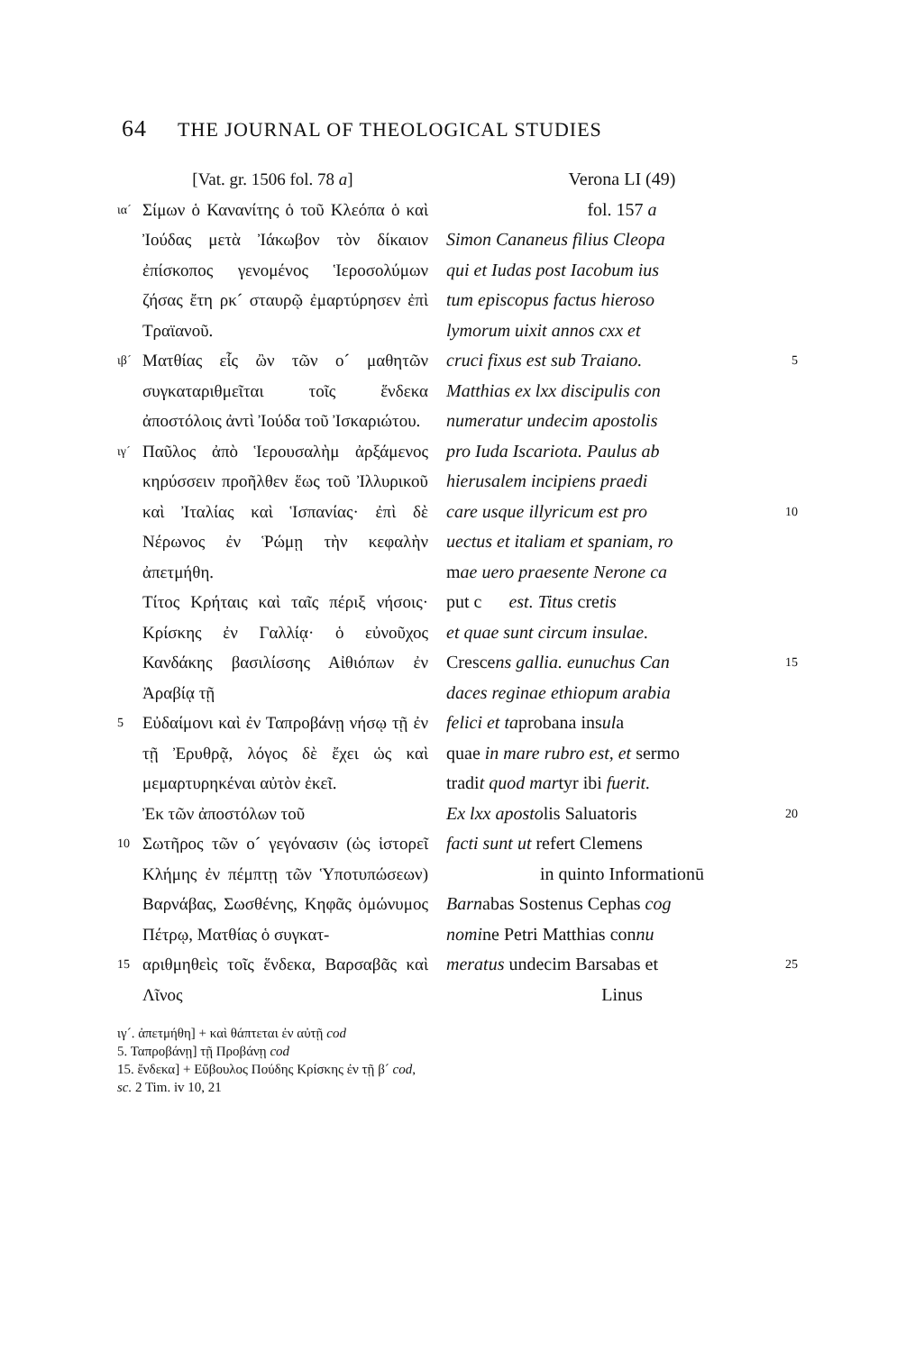64 THE JOURNAL OF THEOLOGICAL STUDIES
[Vat. gr. 1506 fol. 78 a]
ια´ Σίμων ὁ Κανανίτης ὁ τοῦ Κλεόπα ὁ καὶ Ἰούδας μετὰ Ἰάκωβον τὸν δίκαιον ἐπίσκοπος γενομένος Ἱεροσολύμων ζήσας ἔτη ρκ´ σταυρῷ ἐμαρτύρησεν ἐπὶ Τραϊανοῦ.
ιβ´ Ματθίας εἷς ὢν τῶν ο´ μαθητῶν συγκαταριθμεῖται τοῖς ἕνδεκα ἀποστόλοις ἀντὶ Ἰούδα τοῦ Ἰσκαριώτου.
ιγ´ Παῦλος ἀπὸ Ἱερουσαλὴμ ἀρξάμενος κηρύσσειν προῆλθεν ἕως τοῦ Ἰλλυρικοῦ καὶ Ἰταλίας καὶ Ἱσπανίας· ἐπὶ δὲ Νέρωνος ἐν Ῥώμῃ τὴν κεφαλὴν ἀπετμήθη.
Τίτος Κρήταις καὶ ταῖς πέριξ νήσοις· Κρίσκης ἐν Γαλλίᾳ· ὁ εὐνοῦχος Κανδάκης βασιλίσσης Αἰθιόπων ἐν Ἀραβίᾳ τῇ
5 Εὐδαίμονι καὶ ἐν Ταπροβάνῃ νήσῳ τῇ ἐν τῇ Ἐρυθρᾷ, λόγος δὲ ἔχει ὡς καὶ μεμαρτυρηκέναι αὐτὸν ἐκεῖ.
Ἐκ τῶν ἀποστόλων τοῦ
10 Σωτῆρος τῶν ο´ γεγόνασιν (ὡς ἱστορεῖ Κλήμης ἐν πέμπτῃ τῶν Ὑποτυπώσεων) Βαρνάβας, Σωσθένης, Κηφᾶς ὁμώνυμος Πέτρῳ, Ματθίας ὁ συγκατ-
15 αριθμηθεὶς τοῖς ἕνδεκα, Βαρσαβᾶς καὶ Λῖνος
ιγ´. ἀπετμήθη] + καὶ θάπτεται ἐν αὐτῇ cod
5. Ταπροβάνῃ] τῇ Προβάνῃ cod
15. ἕνδεκα] + Εὔβουλος Πούδης Κρίσκης ἐν τῇ β´ cod, sc. 2 Tim. iv 10, 21
Verona LI (49)
fol. 157 a
Simon Cananeus filius Cleopa
qui et Iudas post Iacobum ius
tum episcopus factus hieroso
lymorum uixit annos cxx et
cruci fixus est sub Traiano. 5
Matthias ex lxx discipulis con
numeratur undecim apostolis
pro Iuda Iscariota. Paulus ab
hierusalem incipiens praedi
care usque illyricum est pro 10
uectus et italiam et spaniam, ro
mae uero praesente Nerone ca
put c est. Titus cretis
et quae sunt circum insulae.
Crescens gallia. eunuchus Can 15
daces reginae ethiopum arabia
felici et taprobana insula
quae in mare rubro est, et sermo
tradit quod martyr ibi fuerit.
Ex lxx apostolis Saluatoris 20
facti sunt ut refert Clemens
in quinto Informationū
Barnabas Sostenus Cephas cog
nomine Petri Matthias connu
meratus undecim Barsabas et 25
Linus